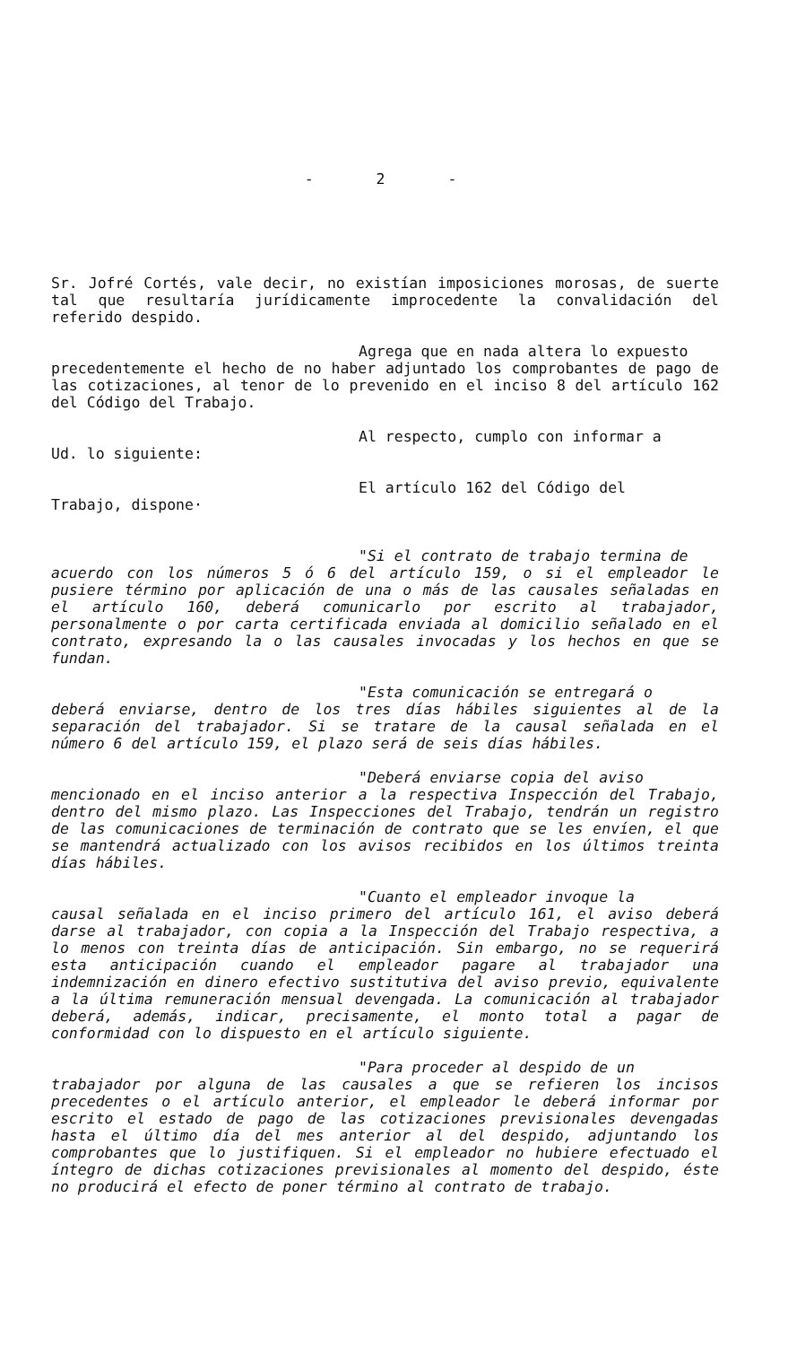- 2 -
Sr. Jofré Cortés, vale decir, no existían imposiciones morosas, de suerte tal que resultaría jurídicamente improcedente la convalidación del referido despido.
Agrega que en nada altera lo expuesto
precedentemente el hecho de no haber adjuntado los comprobantes de pago de las cotizaciones, al tenor de lo prevenido en el inciso 8 del artículo 162 del Código del Trabajo.
Al respecto, cumplo con informar a
Ud. lo siguiente:
El artículo 162 del Código del
Trabajo, dispone·
"Si el contrato de trabajo termina de
acuerdo con los números 5 ó 6 del artículo 159, o si el empleador le pusiere término por aplicación de una o más de las causales señaladas en el artículo 160, deberá comunicarlo por escrito al trabajador, personalmente o por carta certificada enviada al domicilio señalado en el contrato, expresando la o las causales invocadas y los hechos en que se fundan.
"Esta comunicación se entregará o
deberá enviarse, dentro de los tres días hábiles siguientes al de la separación del trabajador. Si se tratare de la causal señalada en el número 6 del artículo 159, el plazo será de seis días hábiles.
"Deberá enviarse copia del aviso
mencionado en el inciso anterior a la respectiva Inspección del Trabajo, dentro del mismo plazo. Las Inspecciones del Trabajo, tendrán un registro de las comunicaciones de terminación de contrato que se les envíen, el que se mantendrá actualizado con los avisos recibidos en los últimos treinta días hábiles.
"Cuanto el empleador invoque la
causal señalada en el inciso primero del artículo 161, el aviso deberá darse al trabajador, con copia a la Inspección del Trabajo respectiva, a lo menos con treinta días de anticipación. Sin embargo, no se requerirá esta anticipación cuando el empleador pagare al trabajador una indemnización en dinero efectivo sustitutiva del aviso previo, equivalente a la última remuneración mensual devengada. La comunicación al trabajador deberá, además, indicar, precisamente, el monto total a pagar de conformidad con lo dispuesto en el artículo siguiente.
"Para proceder al despido de un
trabajador por alguna de las causales a que se refieren los incisos precedentes o el artículo anterior, el empleador le deberá informar por escrito el estado de pago de las cotizaciones previsionales devengadas hasta el último día del mes anterior al del despido, adjuntando los comprobantes que lo justifiquen. Si el empleador no hubiere efectuado el íntegro de dichas cotizaciones previsionales al momento del despido, éste no producirá el efecto de poner término al contrato de trabajo.